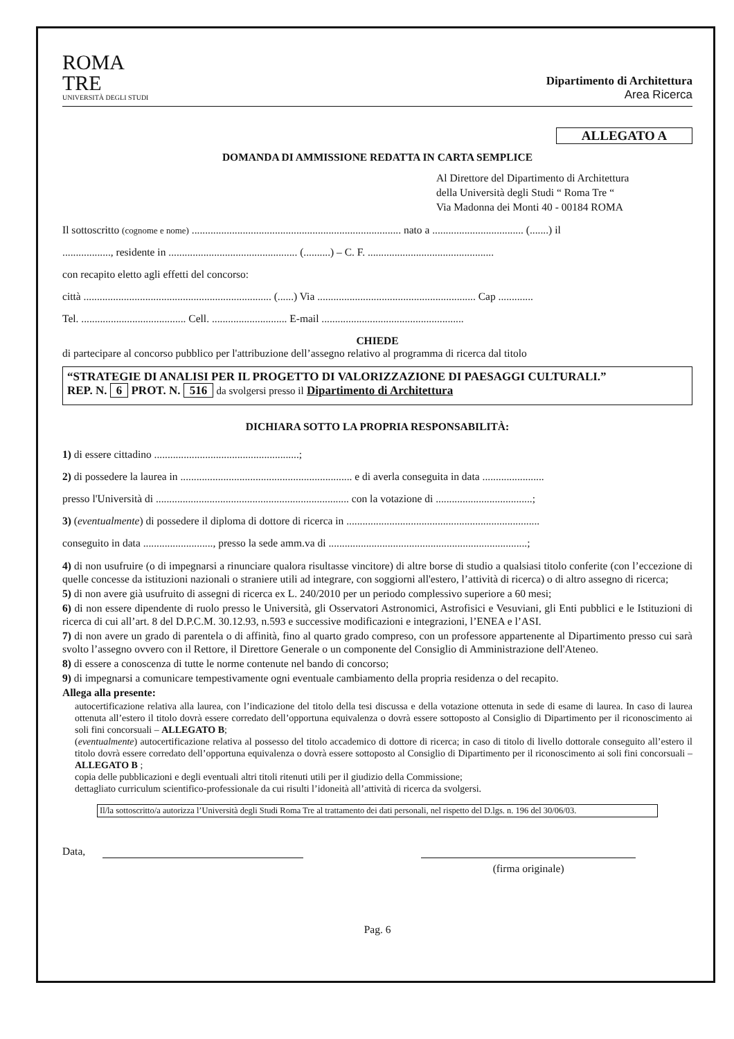ROMA
TRE
UNIVERSITÀ DEGLI STUDI
Dipartimento di Architettura
Area Ricerca
ALLEGATO A
DOMANDA DI AMMISSIONE REDATTA IN CARTA SEMPLICE
Al Direttore del Dipartimento di Architettura
della Università degli Studi “ Roma Tre “
Via Madonna dei Monti 40 - 00184 ROMA
Il sottoscritto (cognome e nome) .............................................................................. nato a .................................. (.......) il
.................., residente in ................................................ (..........) – C. F. ...............................................
con recapito eletto agli effetti del concorso:
città ...................................................................... (......) Via ........................................................... Cap .............
Tel. ....................................... Cell. ............................ E-mail .....................................................
CHIEDE
di partecipare al concorso pubblico per l'attribuzione dell’assegno relativo al programma di ricerca dal titolo
“STRATEGIE DI ANALISI PER IL PROGETTO DI VALORIZZAZIONE DI PAESAGGI CULTURALI.”
REP. N. 6 PROT. N. 516 da svolgersi presso il Dipartimento di Architettura
DICHIARA SOTTO LA PROPRIA RESPONSABILITÀ:
1) di essere cittadino ......................................................;
2) di possedere la laurea in ................................................................ e di averla conseguita in data .......................
presso l'Università di ........................................................................ con la votazione di ....................................;
3) (eventualmente) di possedere il diploma di dottore di ricerca in ........................................................................
conseguito in data .........................., presso la sede amm.va di ..........................................................................;
4) di non usufruire (o di impegnarsi a rinunciare qualora risultasse vincitore) di altre borse di studio a qualsiasi titolo conferite (con l’eccezione di quelle concesse da istituzioni nazionali o straniere utili ad integrare, con soggiorni all'estero, l’attività di ricerca) o di altro assegno di ricerca;
5) di non avere già usufruito di assegni di ricerca ex L. 240/2010 per un periodo complessivo superiore a 60 mesi;
6) di non essere dipendente di ruolo presso le Università, gli Osservatori Astronomici, Astrofisici e Vesuviani, gli Enti pubblici e le Istituzioni di ricerca di cui all’art. 8 del D.P.C.M. 30.12.93, n.593 e successive modificazioni e integrazioni, l’ENEA e l’ASI.
7) di non avere un grado di parentela o di affinità, fino al quarto grado compreso, con un professore appartenente al Dipartimento presso cui sarà svolto l’assegno ovvero con il Rettore, il Direttore Generale o un componente del Consiglio di Amministrazione dell'Ateneo.
8) di essere a conoscenza di tutte le norme contenute nel bando di concorso;
9) di impegnarsi a comunicare tempestivamente ogni eventuale cambiamento della propria residenza o del recapito.
Allega alla presente:
autocertificazione relativa alla laurea, con l’indicazione del titolo della tesi discussa e della votazione ottenuta in sede di esame di laurea. In caso di laurea ottenuta all’estero il titolo dovrà essere corredato dell’opportuna equivalenza o dovrà essere sottoposto al Consiglio di Dipartimento per il riconoscimento ai soli fini concorsuali – ALLEGATO B;
(eventualmente) autocertificazione relativa al possesso del titolo accademico di dottore di ricerca; in caso di titolo di livello dottorale conseguito all’estero il titolo dovrà essere corredato dell’opportuna equivalenza o dovrà essere sottoposto al Consiglio di Dipartimento per il riconoscimento ai soli fini concorsuali – ALLEGATO B ;
copia delle pubblicazioni e degli eventuali altri titoli ritenuti utili per il giudizio della Commissione;
dettagliato curriculum scientifico-professionale da cui risulti l’idoneità all’attività di ricerca da svolgersi.
Il/la sottoscritto/a autorizza l’Università degli Studi Roma Tre al trattamento dei dati personali, nel rispetto del D.lgs. n. 196 del 30/06/03.
Data,
(firma originale)
Pag. 6